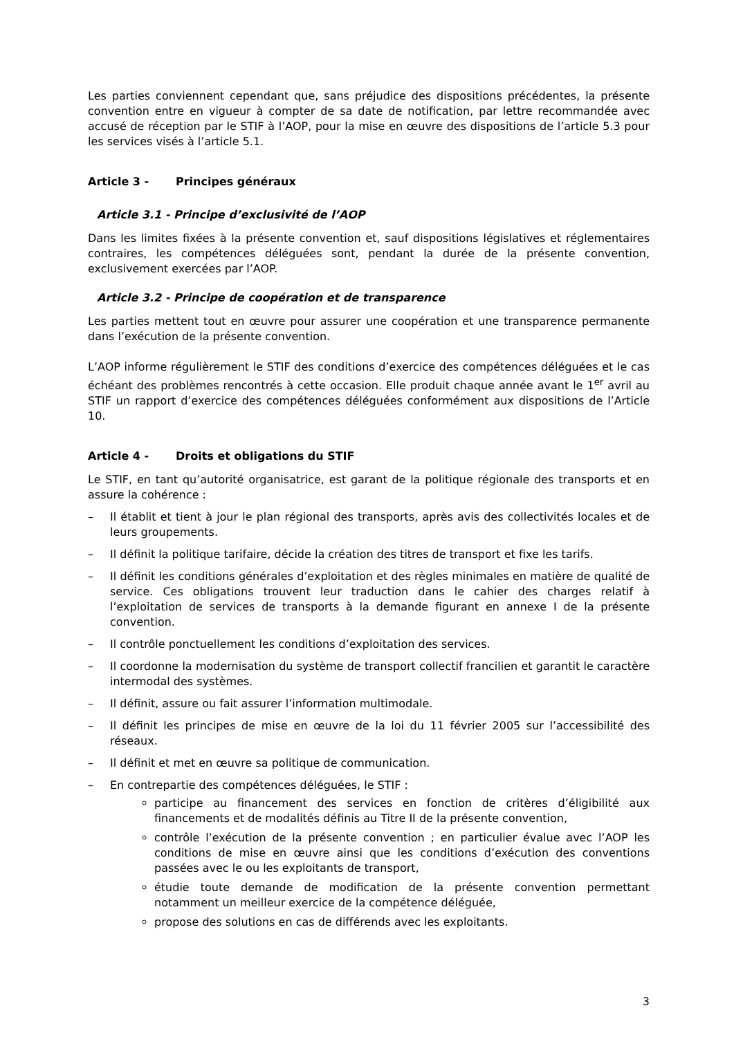Les parties conviennent cependant que, sans préjudice des dispositions précédentes, la présente convention entre en vigueur à compter de sa date de notification, par lettre recommandée avec accusé de réception par le STIF à l’AOP, pour la mise en œuvre des dispositions de l’article 5.3 pour les services visés à l’article 5.1.
Article 3 - Principes généraux
Article 3.1 - Principe d’exclusivité de l’AOP
Dans les limites fixées à la présente convention et, sauf dispositions législatives et réglementaires contraires, les compétences déléguées sont, pendant la durée de la présente convention, exclusivement exercées par l’AOP.
Article 3.2 - Principe de coopération et de transparence
Les parties mettent tout en œuvre pour assurer une coopération et une transparence permanente dans l’exécution de la présente convention.
L’AOP informe régulièrement le STIF des conditions d’exercice des compétences déléguées et le cas échéant des problèmes rencontrés à cette occasion. Elle produit chaque année avant le 1<sup>er</sup> avril au STIF un rapport d’exercice des compétences déléguées conformément aux dispositions de l’Article 10.
Article 4 - Droits et obligations du STIF
Le STIF, en tant qu’autorité organisatrice, est garant de la politique régionale des transports et en assure la cohérence :
– Il établit et tient à jour le plan régional des transports, après avis des collectivités locales et de leurs groupements.
– Il définit la politique tarifaire, décide la création des titres de transport et fixe les tarifs.
– Il définit les conditions générales d’exploitation et des règles minimales en matière de qualité de service. Ces obligations trouvent leur traduction dans le cahier des charges relatif à l’exploitation de services de transports à la demande figurant en annexe I de la présente convention.
– Il contrôle ponctuellement les conditions d’exploitation des services.
– Il coordonne la modernisation du système de transport collectif francilien et garantit le caractère intermodal des systèmes.
– Il définit, assure ou fait assurer l’information multimodale.
– Il définit les principes de mise en œuvre de la loi du 11 février 2005 sur l’accessibilité des réseaux.
– Il définit et met en œuvre sa politique de communication.
– En contrepartie des compétences déléguées, le STIF :
participe au financement des services en fonction de critères d’éligibilité aux financements et de modalités définis au Titre II de la présente convention,
contrôle l’exécution de la présente convention ; en particulier évalue avec l’AOP les conditions de mise en œuvre ainsi que les conditions d’exécution des conventions passées avec le ou les exploitants de transport,
étudie toute demande de modification de la présente convention permettant notamment un meilleur exercice de la compétence déléguée,
propose des solutions en cas de différends avec les exploitants.
3